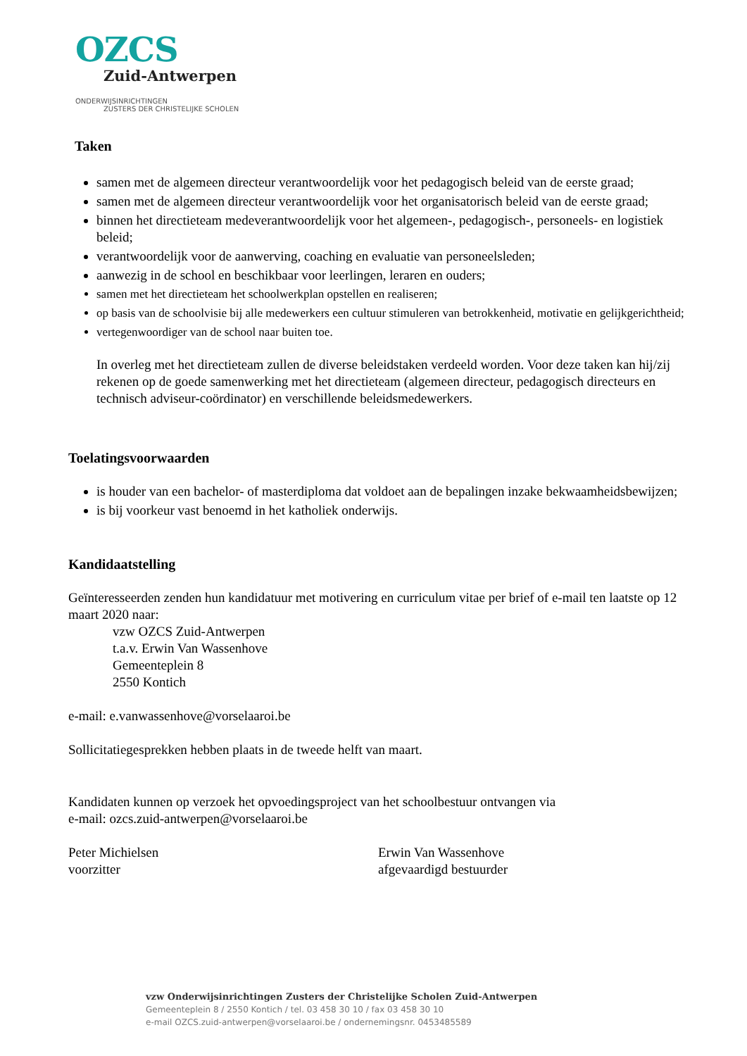OZCS
Zuid-Antwerpen
ONDERWIJSINRICHTINGEN
ZUSTERS DER CHRISTELIJKE SCHOLEN
Taken
samen met de algemeen directeur verantwoordelijk voor het pedagogisch beleid van de eerste graad;
samen met de algemeen directeur verantwoordelijk voor het organisatorisch beleid van de eerste graad;
binnen het directieteam medeverantwoordelijk voor het algemeen-, pedagogisch-, personeels- en logistiek beleid;
verantwoordelijk voor de aanwerving, coaching en evaluatie van personeelsleden;
aanwezig in de school en beschikbaar voor leerlingen, leraren en ouders;
samen met het directieteam het schoolwerkplan opstellen en realiseren;
op basis van de schoolvisie bij alle medewerkers een cultuur stimuleren van betrokkenheid, motivatie en gelijkgerichtheid;
vertegenwoordiger van de school naar buiten toe.
In overleg met het directieteam zullen de diverse beleidstaken verdeeld worden. Voor deze taken kan hij/zij rekenen op de goede samenwerking met het directieteam (algemeen directeur, pedagogisch directeurs en technisch adviseur-coördinator) en verschillende beleidsmedewerkers.
Toelatingsvoorwaarden
is houder van een bachelor- of masterdiploma dat voldoet aan de bepalingen inzake bekwaamheidsbewijzen;
is bij voorkeur vast benoemd in het katholiek onderwijs.
Kandidaatstelling
Geïnteresseerden zenden hun kandidatuur met motivering en curriculum vitae per brief of e-mail ten laatste op 12 maart 2020 naar:
vzw OZCS Zuid-Antwerpen
t.a.v. Erwin Van Wassenhove
Gemeenteplein 8
2550 Kontich
e-mail: e.vanwassenhove@vorselaaroi.be
Sollicitatiegesprekken hebben plaats in de tweede helft van maart.
Kandidaten kunnen op verzoek het opvoedingsproject van het schoolbestuur ontvangen via
e-mail: ozcs.zuid-antwerpen@vorselaaroi.be
Peter Michielsen
voorzitter
Erwin Van Wassenhove
afgevaardigd bestuurder
vzw Onderwijsinrichtingen Zusters der Christelijke Scholen Zuid-Antwerpen
Gemeenteplein 8 / 2550 Kontich / tel. 03 458 30 10 / fax 03 458 30 10
e-mail OZCS.zuid-antwerpen@vorselaaroi.be / ondernemingsnr. 0453485589